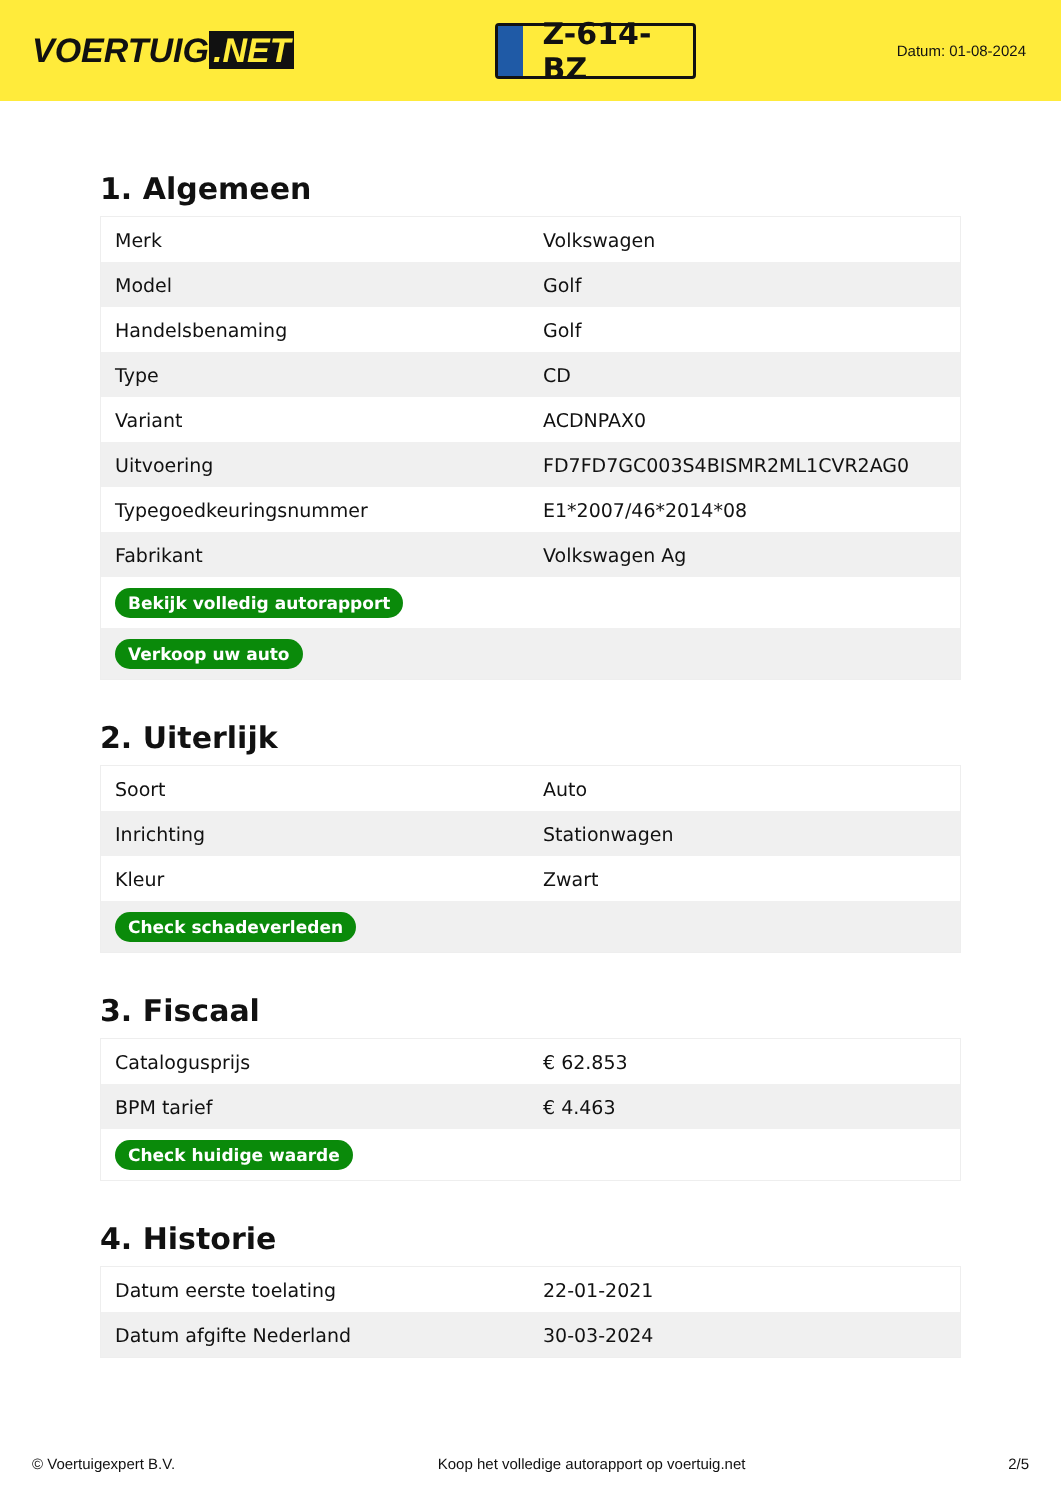VOERTUIG.NET
Z-614-BZ
Datum: 01-08-2024
1. Algemeen
| Merk | Volkswagen |
| Model | Golf |
| Handelsbenaming | Golf |
| Type | CD |
| Variant | ACDNPAX0 |
| Uitvoering | FD7FD7GC003S4BISMR2ML1CVR2AG0 |
| Typegoedkeuringsnummer | E1*2007/46*2014*08 |
| Fabrikant | Volkswagen Ag |
| Bekijk volledig autorapport | |
| Verkoop uw auto | |
2. Uiterlijk
| Soort | Auto |
| Inrichting | Stationwagen |
| Kleur | Zwart |
| Check schadeverleden | |
3. Fiscaal
| Catalogusprijs | € 62.853 |
| BPM tarief | € 4.463 |
| Check huidige waarde | |
4. Historie
| Datum eerste toelating | 22-01-2021 |
| Datum afgifte Nederland | 30-03-2024 |
© Voertuigexpert B.V. Koop het volledige autorapport op voertuig.net 2/5